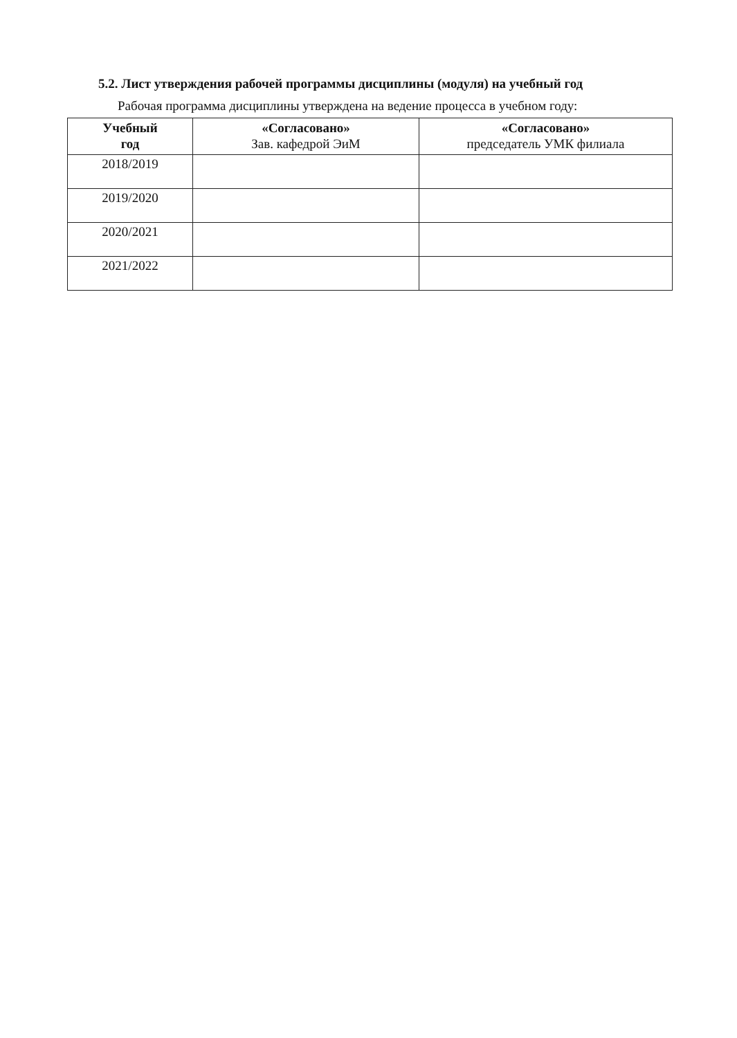5.2. Лист утверждения рабочей программы дисциплины (модуля) на учебный год
Рабочая программа дисциплины утверждена на ведение процесса в учебном году:
| Учебный год | «Согласовано» Зав. кафедрой ЭиМ | «Согласовано» председатель УМК филиала |
| --- | --- | --- |
| 2018/2019 | | |
| 2019/2020 | | |
| 2020/2021 | | |
| 2021/2022 | | |